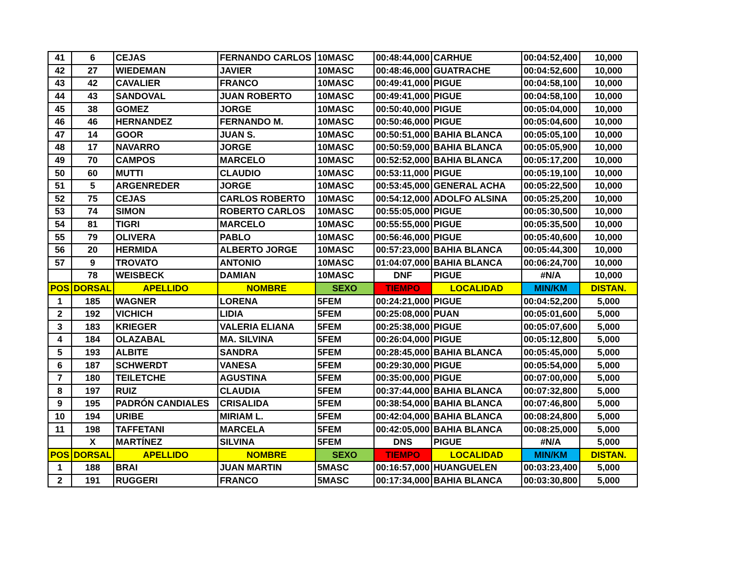| 41 | 6 | CEJAS | FERNANDO CARLOS | 10MASC | 00:48:44,000 | CARHUE | 00:04:52,400 | 10,000 |
| 42 | 27 | WIEDEMAN | JAVIER | 10MASC | 00:48:46,000 | GUATRACHE | 00:04:52,600 | 10,000 |
| 43 | 42 | CAVALIER | FRANCO | 10MASC | 00:49:41,000 | PIGUE | 00:04:58,100 | 10,000 |
| 44 | 43 | SANDOVAL | JUAN ROBERTO | 10MASC | 00:49:41,000 | PIGUE | 00:04:58,100 | 10,000 |
| 45 | 38 | GOMEZ | JORGE | 10MASC | 00:50:40,000 | PIGUE | 00:05:04,000 | 10,000 |
| 46 | 46 | HERNANDEZ | FERNANDO M. | 10MASC | 00:50:46,000 | PIGUE | 00:05:04,600 | 10,000 |
| 47 | 14 | GOOR | JUAN S. | 10MASC | 00:50:51,000 | BAHIA BLANCA | 00:05:05,100 | 10,000 |
| 48 | 17 | NAVARRO | JORGE | 10MASC | 00:50:59,000 | BAHIA BLANCA | 00:05:05,900 | 10,000 |
| 49 | 70 | CAMPOS | MARCELO | 10MASC | 00:52:52,000 | BAHIA BLANCA | 00:05:17,200 | 10,000 |
| 50 | 60 | MUTTI | CLAUDIO | 10MASC | 00:53:11,000 | PIGUE | 00:05:19,100 | 10,000 |
| 51 | 5 | ARGENREDER | JORGE | 10MASC | 00:53:45,000 | GENERAL ACHA | 00:05:22,500 | 10,000 |
| 52 | 75 | CEJAS | CARLOS ROBERTO | 10MASC | 00:54:12,000 | ADOLFO ALSINA | 00:05:25,200 | 10,000 |
| 53 | 74 | SIMON | ROBERTO CARLOS | 10MASC | 00:55:05,000 | PIGUE | 00:05:30,500 | 10,000 |
| 54 | 81 | TIGRI | MARCELO | 10MASC | 00:55:55,000 | PIGUE | 00:05:35,500 | 10,000 |
| 55 | 79 | OLIVERA | PABLO | 10MASC | 00:56:46,000 | PIGUE | 00:05:40,600 | 10,000 |
| 56 | 20 | HERMIDA | ALBERTO JORGE | 10MASC | 00:57:23,000 | BAHIA BLANCA | 00:05:44,300 | 10,000 |
| 57 | 9 | TROVATO | ANTONIO | 10MASC | 01:04:07,000 | BAHIA BLANCA | 00:06:24,700 | 10,000 |
| | 78 | WEISBECK | DAMIAN | 10MASC | DNF | PIGUE | #N/A | 10,000 |
| POS | DORSAL | APELLIDO | NOMBRE | SEXO | TIEMPO | LOCALIDAD | MIN/KM | DISTAN. |
| 1 | 185 | WAGNER | LORENA | 5FEM | 00:24:21,000 | PIGUE | 00:04:52,200 | 5,000 |
| 2 | 192 | VICHICH | LIDIA | 5FEM | 00:25:08,000 | PUAN | 00:05:01,600 | 5,000 |
| 3 | 183 | KRIEGER | VALERIA ELIANA | 5FEM | 00:25:38,000 | PIGUE | 00:05:07,600 | 5,000 |
| 4 | 184 | OLAZABAL | MA. SILVINA | 5FEM | 00:26:04,000 | PIGUE | 00:05:12,800 | 5,000 |
| 5 | 193 | ALBITE | SANDRA | 5FEM | 00:28:45,000 | BAHIA BLANCA | 00:05:45,000 | 5,000 |
| 6 | 187 | SCHWERDT | VANESA | 5FEM | 00:29:30,000 | PIGUE | 00:05:54,000 | 5,000 |
| 7 | 180 | TEILETCHE | AGUSTINA | 5FEM | 00:35:00,000 | PIGUE | 00:07:00,000 | 5,000 |
| 8 | 197 | RUIZ | CLAUDIA | 5FEM | 00:37:44,000 | BAHIA BLANCA | 00:07:32,800 | 5,000 |
| 9 | 195 | PADRÓN CANDIALES | CRISALIDA | 5FEM | 00:38:54,000 | BAHIA BLANCA | 00:07:46,800 | 5,000 |
| 10 | 194 | URIBE | MIRIAM L. | 5FEM | 00:42:04,000 | BAHIA BLANCA | 00:08:24,800 | 5,000 |
| 11 | 198 | TAFFETANI | MARCELA | 5FEM | 00:42:05,000 | BAHIA BLANCA | 00:08:25,000 | 5,000 |
| | X | MARTÍNEZ | SILVINA | 5FEM | DNS | PIGUE | #N/A | 5,000 |
| POS | DORSAL | APELLIDO | NOMBRE | SEXO | TIEMPO | LOCALIDAD | MIN/KM | DISTAN. |
| 1 | 188 | BRAI | JUAN MARTIN | 5MASC | 00:16:57,000 | HUANGUELEN | 00:03:23,400 | 5,000 |
| 2 | 191 | RUGGERI | FRANCO | 5MASC | 00:17:34,000 | BAHIA BLANCA | 00:03:30,800 | 5,000 |